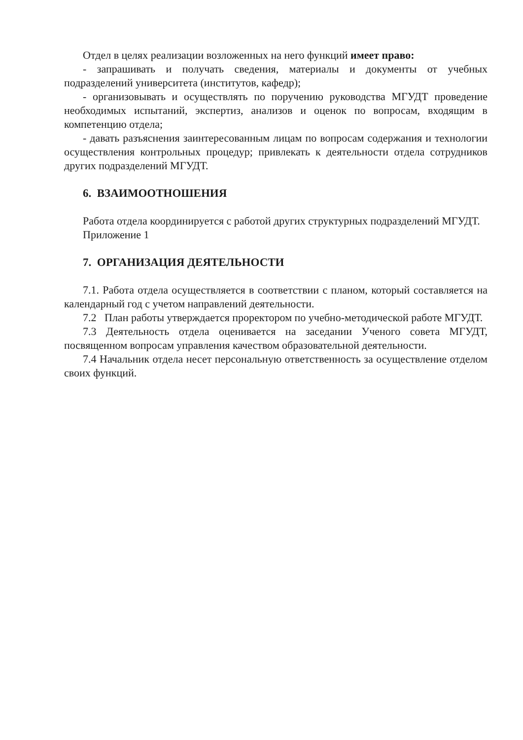Отдел в целях реализации возложенных на него функций имеет право:
- запрашивать и получать сведения, материалы и документы от учебных подразделений университета (институтов, кафедр);
- организовывать и осуществлять по поручению руководства МГУДТ проведение необходимых испытаний, экспертиз, анализов и оценок по вопросам, входящим в компетенцию отдела;
- давать разъяснения заинтересованным лицам по вопросам содержания и технологии осуществления контрольных процедур; привлекать к деятельности отдела сотрудников других подразделений МГУДТ.
6. ВЗАИМООТНОШЕНИЯ
Работа отдела координируется с работой других структурных подразделений МГУДТ.
Приложение 1
7. ОРГАНИЗАЦИЯ ДЕЯТЕЛЬНОСТИ
7.1. Работа отдела осуществляется в соответствии с планом, который составляется на календарный год с учетом направлений деятельности.
7.2 План работы утверждается проректором по учебно-методической работе МГУДТ.
7.3 Деятельность отдела оценивается на заседании Ученого совета МГУДТ, посвященном вопросам управления качеством образовательной деятельности.
7.4 Начальник отдела несет персональную ответственность за осуществление отделом своих функций.